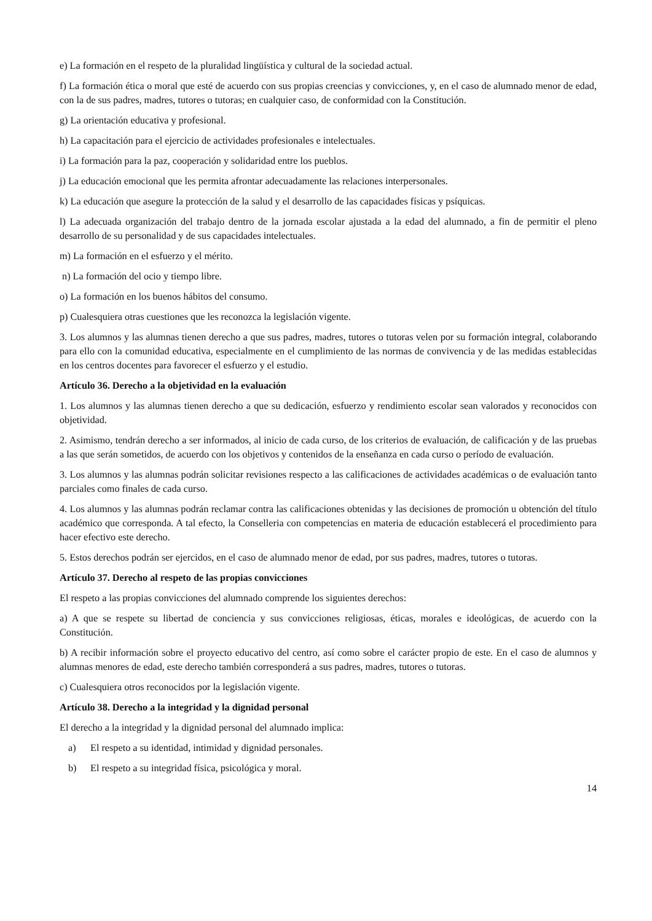e) La formación en el respeto de la pluralidad lingüística y cultural de la sociedad actual.
f) La formación ética o moral que esté de acuerdo con sus propias creencias y convicciones, y, en el caso de alumnado menor de edad, con la de sus padres, madres, tutores o tutoras; en cualquier caso, de conformidad con la Constitución.
g) La orientación educativa y profesional.
h) La capacitación para el ejercicio de actividades profesionales e intelectuales.
i) La formación para la paz, cooperación y solidaridad entre los pueblos.
j) La educación emocional que les permita afrontar adecuadamente las relaciones interpersonales.
k) La educación que asegure la protección de la salud y el desarrollo de las capacidades físicas y psíquicas.
l) La adecuada organización del trabajo dentro de la jornada escolar ajustada a la edad del alumnado, a fin de permitir el pleno desarrollo de su personalidad y de sus capacidades intelectuales.
m) La formación en el esfuerzo y el mérito.
n) La formación del ocio y tiempo libre.
o) La formación en los buenos hábitos del consumo.
p) Cualesquiera otras cuestiones que les reconozca la legislación vigente.
3. Los alumnos y las alumnas tienen derecho a que sus padres, madres, tutores o tutoras velen por su formación integral, colaborando para ello con la comunidad educativa, especialmente en el cumplimiento de las normas de convivencia y de las medidas establecidas en los centros docentes para favorecer el esfuerzo y el estudio.
Artículo 36. Derecho a la objetividad en la evaluación
1. Los alumnos y las alumnas tienen derecho a que su dedicación, esfuerzo y rendimiento escolar sean valorados y reconocidos con objetividad.
2. Asimismo, tendrán derecho a ser informados, al inicio de cada curso, de los criterios de evaluación, de calificación y de las pruebas a las que serán sometidos, de acuerdo con los objetivos y contenidos de la enseñanza en cada curso o período de evaluación.
3. Los alumnos y las alumnas podrán solicitar revisiones respecto a las calificaciones de actividades académicas o de evaluación tanto parciales como finales de cada curso.
4. Los alumnos y las alumnas podrán reclamar contra las calificaciones obtenidas y las decisiones de promoción u obtención del título académico que corresponda. A tal efecto, la Conselleria con competencias en materia de educación establecerá el procedimiento para hacer efectivo este derecho.
5. Estos derechos podrán ser ejercidos, en el caso de alumnado menor de edad, por sus padres, madres, tutores o tutoras.
Artículo 37. Derecho al respeto de las propias convicciones
El respeto a las propias convicciones del alumnado comprende los siguientes derechos:
a) A que se respete su libertad de conciencia y sus convicciones religiosas, éticas, morales e ideológicas, de acuerdo con la Constitución.
b) A recibir información sobre el proyecto educativo del centro, así como sobre el carácter propio de este. En el caso de alumnos y alumnas menores de edad, este derecho también corresponderá a sus padres, madres, tutores o tutoras.
c) Cualesquiera otros reconocidos por la legislación vigente.
Artículo 38. Derecho a la integridad y la dignidad personal
El derecho a la integridad y la dignidad personal del alumnado implica:
a) El respeto a su identidad, intimidad y dignidad personales.
b) El respeto a su integridad física, psicológica y moral.
14